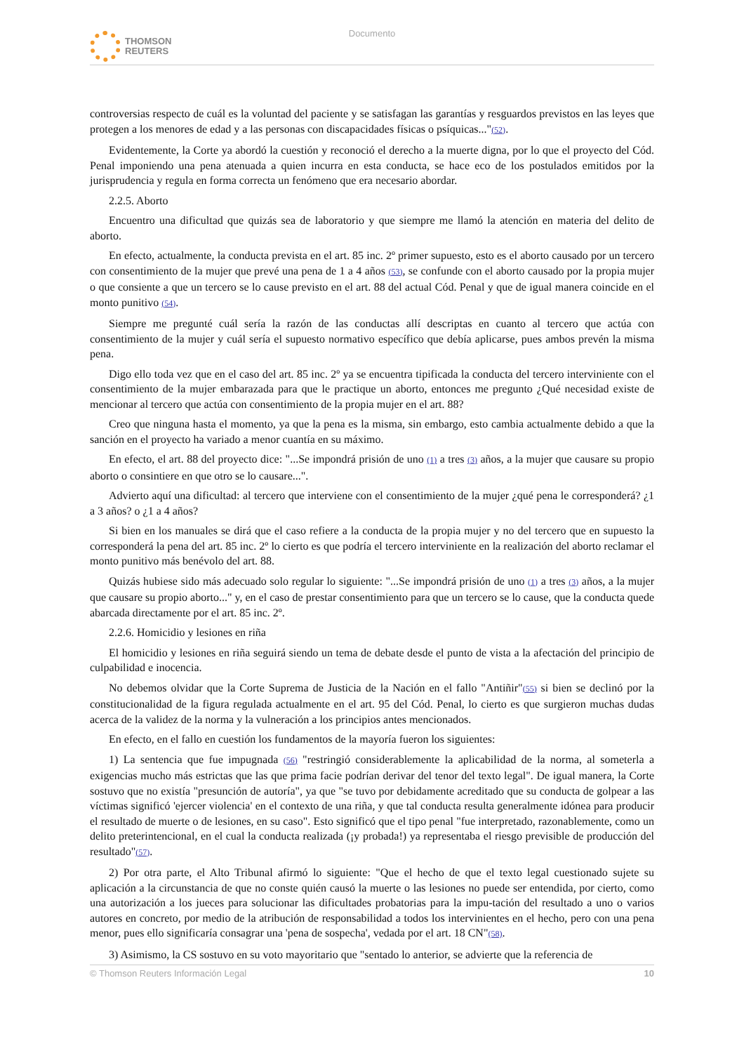THOMSON
REUTERS
Documento
controversias respecto de cuál es la voluntad del paciente y se satisfagan las garantías y resguardos previstos en las leyes que protegen a los menores de edad y a las personas con discapacidades físicas o psíquicas..."(52).
Evidentemente, la Corte ya abordó la cuestión y reconoció el derecho a la muerte digna, por lo que el proyecto del Cód. Penal imponiendo una pena atenuada a quien incurra en esta conducta, se hace eco de los postulados emitidos por la jurisprudencia y regula en forma correcta un fenómeno que era necesario abordar.
2.2.5. Aborto
Encuentro una dificultad que quizás sea de laboratorio y que siempre me llamó la atención en materia del delito de aborto.
En efecto, actualmente, la conducta prevista en el art. 85 inc. 2º primer supuesto, esto es el aborto causado por un tercero con consentimiento de la mujer que prevé una pena de 1 a 4 años (53), se confunde con el aborto causado por la propia mujer o que consiente a que un tercero se lo cause previsto en el art. 88 del actual Cód. Penal y que de igual manera coincide en el monto punitivo (54).
Siempre me pregunté cuál sería la razón de las conductas allí descriptas en cuanto al tercero que actúa con consentimiento de la mujer y cuál sería el supuesto normativo específico que debía aplicarse, pues ambos prevén la misma pena.
Digo ello toda vez que en el caso del art. 85 inc. 2º ya se encuentra tipificada la conducta del tercero interviniente con el consentimiento de la mujer embarazada para que le practique un aborto, entonces me pregunto ¿Qué necesidad existe de mencionar al tercero que actúa con consentimiento de la propia mujer en el art. 88?
Creo que ninguna hasta el momento, ya que la pena es la misma, sin embargo, esto cambia actualmente debido a que la sanción en el proyecto ha variado a menor cuantía en su máximo.
En efecto, el art. 88 del proyecto dice: "...Se impondrá prisión de uno (1) a tres (3) años, a la mujer que causare su propio aborto o consintiere en que otro se lo causare...".
Advierto aquí una dificultad: al tercero que interviene con el consentimiento de la mujer ¿qué pena le corresponderá? ¿1 a 3 años? o ¿1 a 4 años?
Si bien en los manuales se dirá que el caso refiere a la conducta de la propia mujer y no del tercero que en supuesto la corresponderá la pena del art. 85 inc. 2º lo cierto es que podría el tercero interviniente en la realización del aborto reclamar el monto punitivo más benévolo del art. 88.
Quizás hubiese sido más adecuado solo regular lo siguiente: "...Se impondrá prisión de uno (1) a tres (3) años, a la mujer que causare su propio aborto..." y, en el caso de prestar consentimiento para que un tercero se lo cause, que la conducta quede abarcada directamente por el art. 85 inc. 2º.
2.2.6. Homicidio y lesiones en riña
El homicidio y lesiones en riña seguirá siendo un tema de debate desde el punto de vista a la afectación del principio de culpabilidad e inocencia.
No debemos olvidar que la Corte Suprema de Justicia de la Nación en el fallo "Antiñir"(55) si bien se declinó por la constitucionalidad de la figura regulada actualmente en el art. 95 del Cód. Penal, lo cierto es que surgieron muchas dudas acerca de la validez de la norma y la vulneración a los principios antes mencionados.
En efecto, en el fallo en cuestión los fundamentos de la mayoría fueron los siguientes:
1) La sentencia que fue impugnada (56) "restringió considerablemente la aplicabilidad de la norma, al someterla a exigencias mucho más estrictas que las que prima facie podrían derivar del tenor del texto legal". De igual manera, la Corte sostuvo que no existía "presunción de autoría", ya que "se tuvo por debidamente acreditado que su conducta de golpear a las víctimas significó 'ejercer violencia' en el contexto de una riña, y que tal conducta resulta generalmente idónea para producir el resultado de muerte o de lesiones, en su caso". Esto significó que el tipo penal "fue interpretado, razonablemente, como un delito preterintencional, en el cual la conducta realizada (¡y probada!) ya representaba el riesgo previsible de producción del resultado"(57).
2) Por otra parte, el Alto Tribunal afirmó lo siguiente: "Que el hecho de que el texto legal cuestionado sujete su aplicación a la circunstancia de que no conste quién causó la muerte o las lesiones no puede ser entendida, por cierto, como una autorización a los jueces para solucionar las dificultades probatorias para la impu-tación del resultado a uno o varios autores en concreto, por medio de la atribución de responsabilidad a todos los intervinientes en el hecho, pero con una pena menor, pues ello significaría consagrar una 'pena de sospecha', vedada por el art. 18 CN"(58).
3) Asimismo, la CS sostuvo en su voto mayoritario que "sentado lo anterior, se advierte que la referencia de
© Thomson Reuters Información Legal 10